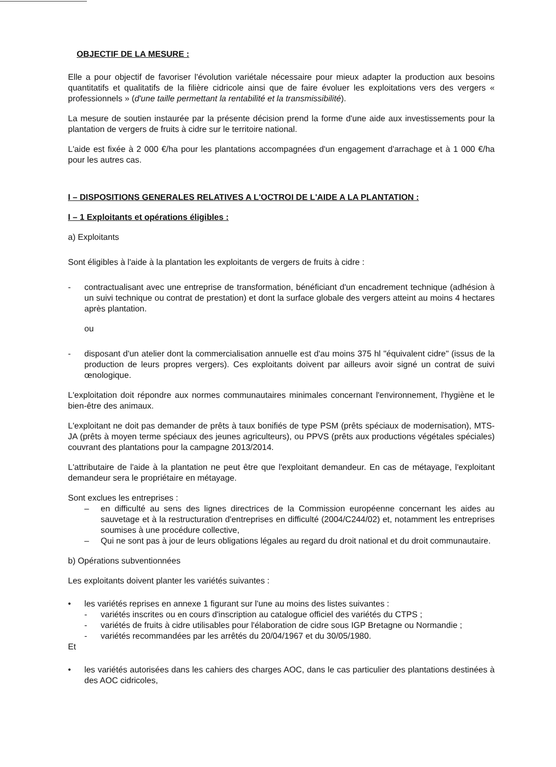OBJECTIF DE LA MESURE :
Elle a pour objectif de favoriser l'évolution variétale nécessaire pour mieux adapter la production aux besoins quantitatifs et qualitatifs de la filière cidricole ainsi que de faire évoluer les exploitations vers des vergers « professionnels » (d'une taille permettant la rentabilité et la transmissibilité).
La mesure de soutien instaurée par la présente décision prend la forme d'une aide aux investissements pour la plantation de vergers de fruits à cidre sur le territoire national.
L'aide est fixée à 2 000 €/ha pour les plantations accompagnées d'un engagement d'arrachage et à 1 000 €/ha pour les autres cas.
I – DISPOSITIONS GENERALES RELATIVES A L'OCTROI DE L'AIDE A LA PLANTATION :
I – 1 Exploitants et opérations éligibles :
a) Exploitants
Sont éligibles à l'aide à la plantation les exploitants de vergers de fruits à cidre :
- contractualisant avec une entreprise de transformation, bénéficiant d'un encadrement technique (adhésion à un suivi technique ou contrat de prestation) et dont la surface globale des vergers atteint au moins 4 hectares après plantation.
ou
- disposant d'un atelier dont la commercialisation annuelle est d'au moins 375 hl "équivalent cidre" (issus de la production de leurs propres vergers). Ces exploitants doivent par ailleurs avoir signé un contrat de suivi œnologique.
L'exploitation doit répondre aux normes communautaires minimales concernant l'environnement, l'hygiène et le bien-être des animaux.
L'exploitant ne doit pas demander de prêts à taux bonifiés de type PSM (prêts spéciaux de modernisation), MTS-JA (prêts à moyen terme spéciaux des jeunes agriculteurs), ou PPVS (prêts aux productions végétales spéciales) couvrant des plantations pour la campagne 2013/2014.
L'attributaire de l'aide à la plantation ne peut être que l'exploitant demandeur. En cas de métayage, l'exploitant demandeur sera le propriétaire en métayage.
Sont exclues les entreprises :
– en difficulté au sens des lignes directrices de la Commission européenne concernant les aides au sauvetage et à la restructuration d'entreprises en difficulté (2004/C244/02) et, notamment les entreprises soumises à une procédure collective,
– Qui ne sont pas à jour de leurs obligations légales au regard du droit national et du droit communautaire.
b) Opérations subventionnées
Les exploitants doivent planter les variétés suivantes :
• les variétés reprises en annexe 1 figurant sur l'une au moins des listes suivantes :
- variétés inscrites ou en cours d'inscription au catalogue officiel des variétés du CTPS ;
- variétés de fruits à cidre utilisables pour l'élaboration de cidre sous IGP Bretagne ou Normandie ;
- variétés recommandées par les arrêtés du 20/04/1967 et du 30/05/1980.
Et
• les variétés autorisées dans les cahiers des charges AOC, dans le cas particulier des plantations destinées à des AOC cidricoles,